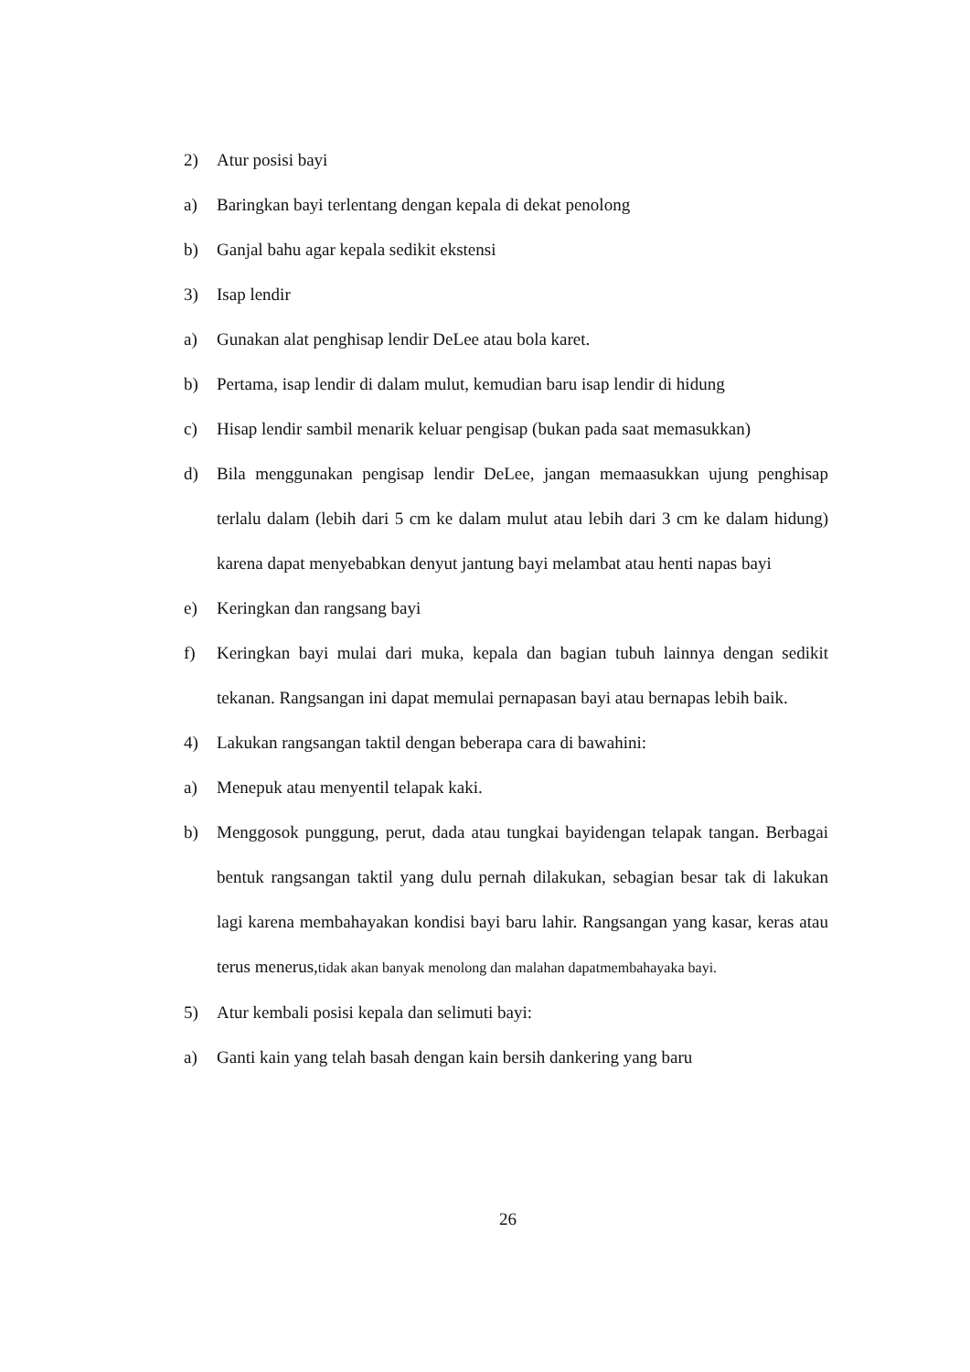2) Atur posisi bayi
a) Baringkan bayi terlentang dengan kepala di dekat penolong
b) Ganjal bahu agar kepala sedikit ekstensi
3) Isap lendir
a) Gunakan alat penghisap lendir DeLee atau bola karet.
b) Pertama, isap lendir di dalam mulut, kemudian baru isap lendir di hidung
c) Hisap lendir sambil menarik keluar pengisap (bukan pada saat memasukkan)
d) Bila menggunakan pengisap lendir DeLee, jangan memaasukkan ujung penghisap terlalu dalam (lebih dari 5 cm ke dalam mulut atau lebih dari 3 cm ke dalam hidung) karena dapat menyebabkan denyut jantung bayi melambat atau henti napas bayi
e) Keringkan dan rangsang bayi
f) Keringkan bayi mulai dari muka, kepala dan bagian tubuh lainnya dengan sedikit tekanan. Rangsangan ini dapat memulai pernapasan bayi atau bernapas lebih baik.
4) Lakukan rangsangan taktil dengan beberapa cara di bawahini:
a) Menepuk atau menyentil telapak kaki.
b) Menggosok punggung, perut, dada atau tungkai bayidengan telapak tangan. Berbagai bentuk rangsangan taktil yang dulu pernah dilakukan, sebagian besar tak di lakukan lagi karena membahayakan kondisi bayi baru lahir. Rangsangan yang kasar, keras atau terus menerus,tidak akan banyak menolong dan malahan dapatmembahayaka bayi.
5) Atur kembali posisi kepala dan selimuti bayi:
a) Ganti kain yang telah basah dengan kain bersih dankering yang baru
26